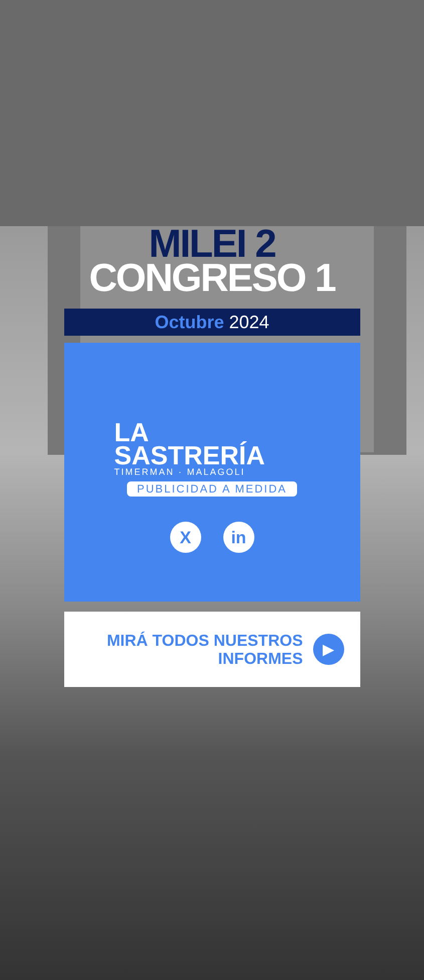MILEI 2
CONGRESO 1
Octubre 2024
LA
SASTRERÍA
TIMERMAN · MALAGOLI
PUBLICIDAD A MEDIDA
Xin
MIRÁ TODOS NUESTROS
INFORMES
▶